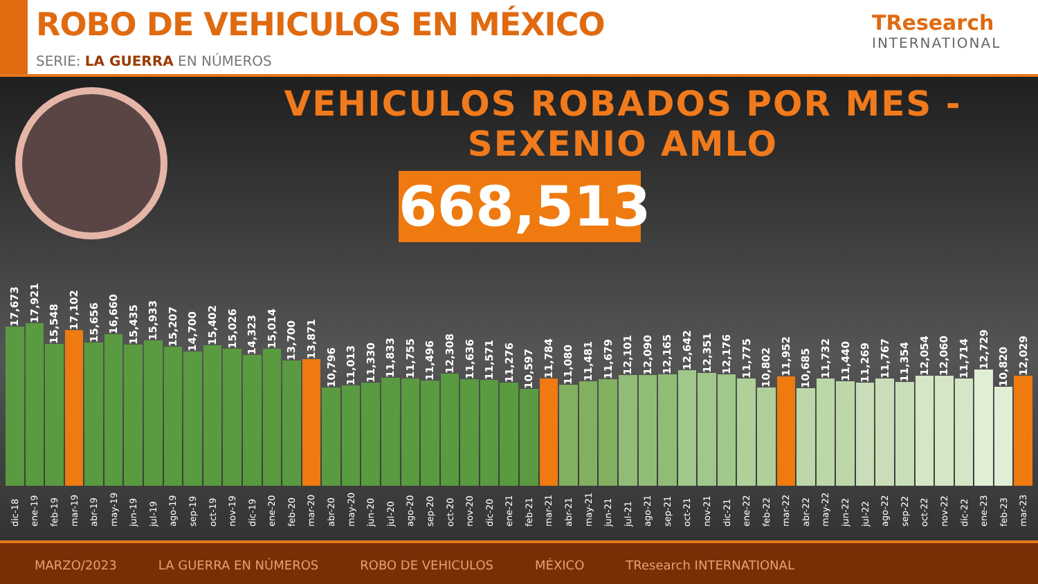ROBO DE VEHICULOS EN MÉXICO
SERIE: LA GUERRA EN NÚMEROS
TResearch
INTERNATIONAL
VEHICULOS ROBADOS POR MES - SEXENIO AMLO
668,513
17,673
dic-18
17,921
ene-19
15,548
feb-19
17,102
mar-19
15,656
abr-19
16,660
may-19
15,435
jun-19
15,933
jul-19
15,207
ago-19
14,700
sep-19
15,402
oct-19
15,026
nov-19
14,323
dic-19
15,014
ene-20
13,700
feb-20
13,871
mar-20
10,796
abr-20
11,013
may-20
11,330
jun-20
11,833
jul-20
11,755
ago-20
11,496
sep-20
12,308
oct-20
11,636
nov-20
11,571
dic-20
11,276
ene-21
10,597
feb-21
11,784
mar-21
11,080
abr-21
11,481
may-21
11,679
jun-21
12,101
jul-21
12,090
ago-21
12,165
sep-21
12,642
oct-21
12,351
nov-21
12,176
dic-21
11,775
ene-22
10,802
feb-22
11,952
mar-22
10,685
abr-22
11,732
may-22
11,440
jun-22
11,269
jul-22
11,767
ago-22
11,354
sep-22
12,054
oct-22
12,060
nov-22
11,714
dic-22
12,729
ene-23
10,820
feb-23
12,029
mar-23
MARZO/2023 LA GUERRA EN NÚMEROS ROBO DE VEHICULOS MÉXICO TResearch INTERNATIONAL